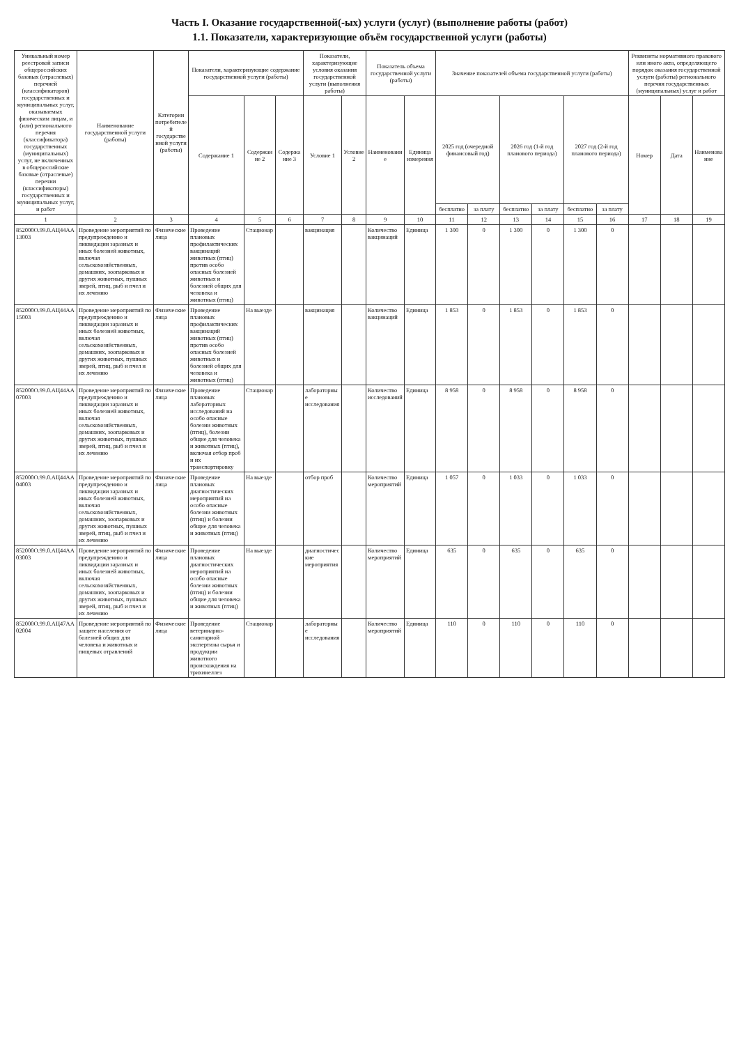Часть I. Оказание государственной(-ых) услуги (услуг) (выполнение работы (работ)
1.1. Показатели, характеризующие объём государственной услуги (работы)
| Уникальный номер реестровой записи общероссийских базовых (отраслевых) перечней (классификаторов) государственных и муниципальных услуг, оказываемых физическим лицам, и (или) регионального перечня (классификатора) государственных (муниципальных) услуг, не включенных в общероссийские базовые (отраслевые) перечни (классификаторы) государственных и муниципальных услуг, и работ | Наименование государственной услуги (работы) | Категории потребителей государственной услуги (работы) | Показатели, характеризующие содержание государственной услуги (работы) | | | Показатели, характеризующие условия оказания государственной услуги (выполнения работы) | | Показатель объема государственной услуги (работы) | | Значение показателей объема государственной услуги (работы) | | | | | | Реквизиты нормативного правового или иного акта, определяющего порядок оказания государственной услуги (работы) регионального перечня государственных (муниципальных) услуг и работ | | |
| --- | --- | --- | --- | --- | --- | --- | --- | --- | --- | --- | --- | --- | --- | --- | --- | --- | --- | --- |
| | | | Содержание 1 | Содержание 2 | Содержание 3 | Условие 1 | Условие 2 | Наименование | Единица измерения | 2025 год (очередной финансовый год) | | 2026 год (1-й год планового периода) | | 2027 год (2-й год планового периода) | | Номер | Дата | Наименование |
| | | | | | | | | | | бесплатно | за плату | бесплатно | за плату | бесплатно | за плату | | | |
| 1 | 2 | 3 | 4 | 5 | 6 | 7 | 8 | 9 | 10 | 11 | 12 | 13 | 14 | 15 | 16 | 17 | 18 | 19 |
| 852000О.99.0.АЦ44АА13003 | Проведение мероприятий по предупреждению и ликвидации заразных и иных болезней животных, включая сельскохозяйственных, домашних, зоопарковых и других животных, пушных зверей, птиц, рыб и пчел и их лечению | Физические лица | Проведение плановых профилактических вакцинаций животных (птиц) против особо опасных болезней животных и болезней общих для человека и животных (птиц) | Стационар | | вакцинация | | Количество вакцинаций | Единица | 1 300 | 0 | 1 300 | 0 | 1 300 | 0 | | | |
| 852000О.99.0.АЦ44АА15003 | Проведение мероприятий по предупреждению и ликвидации заразных и иных болезней животных, включая сельскохозяйственных, домашних, зоопарковых и других животных, пушных зверей, птиц, рыб и пчел и их лечению | Физические лица | Проведение плановых профилактических вакцинаций животных (птиц) против особо опасных болезней животных и болезней общих для человека и животных (птиц) | На выезде | | вакцинация | | Количество вакцинаций | Единица | 1 853 | 0 | 1 853 | 0 | 1 853 | 0 | | | |
| 852000О.99.0.АЦ44АА07003 | Проведение мероприятий по предупреждению и ликвидации заразных и иных болезней животных, включая сельскохозяйственных, домашних, зоопарковых и других животных, пушных зверей, птиц, рыб и пчел и их лечению | Физические лица | Проведение плановых лабораторных исследований на особо опасные болезни животных (птиц), болезни общие для человека и животных (птиц), включая отбор проб и их транспортировку | Стационар | | лабораторные исследования | | Количество исследований | Единица | 8 958 | 0 | 8 958 | 0 | 8 958 | 0 | | | |
| 852000О.99.0.АЦ44АА04003 | Проведение мероприятий по предупреждению и ликвидации заразных и иных болезней животных, включая сельскохозяйственных, домашних, зоопарковых и других животных, пушных зверей, птиц, рыб и пчел и их лечению | Физические лица | Проведение плановых диагностических мероприятий на особо опасные болезни животных (птиц) и болезни общие для человека и животных (птиц) | На выезде | | отбор проб | | Количество мероприятий | Единица | 1 057 | 0 | 1 033 | 0 | 1 033 | 0 | | | |
| 852000О.99.0.АЦ44АА03003 | Проведение мероприятий по предупреждению и ликвидации заразных и иных болезней животных, включая сельскохозяйственных, домашних, зоопарковых и других животных, пушных зверей, птиц, рыб и пчел и их лечению | Физические лица | Проведение плановых диагностических мероприятий на особо опасные болезни животных (птиц) и болезни общие для человека и животных (птиц) | На выезде | | диагностические мероприятия | | Количество мероприятий | Единица | 635 | 0 | 635 | 0 | 635 | 0 | | | |
| 852000О.99.0.АЦ47АА02004 | Проведение мероприятий по защите населения от болезней общих для человека и животных и пищевых отравлений | Физические лица | Проведение ветеринарно-санитарной экспертизы сырья и продукции животного происхождения на трихинеллез | Стационар | | лабораторные исследования | | Количество мероприятий | Единица | 110 | 0 | 110 | 0 | 110 | 0 | | | |